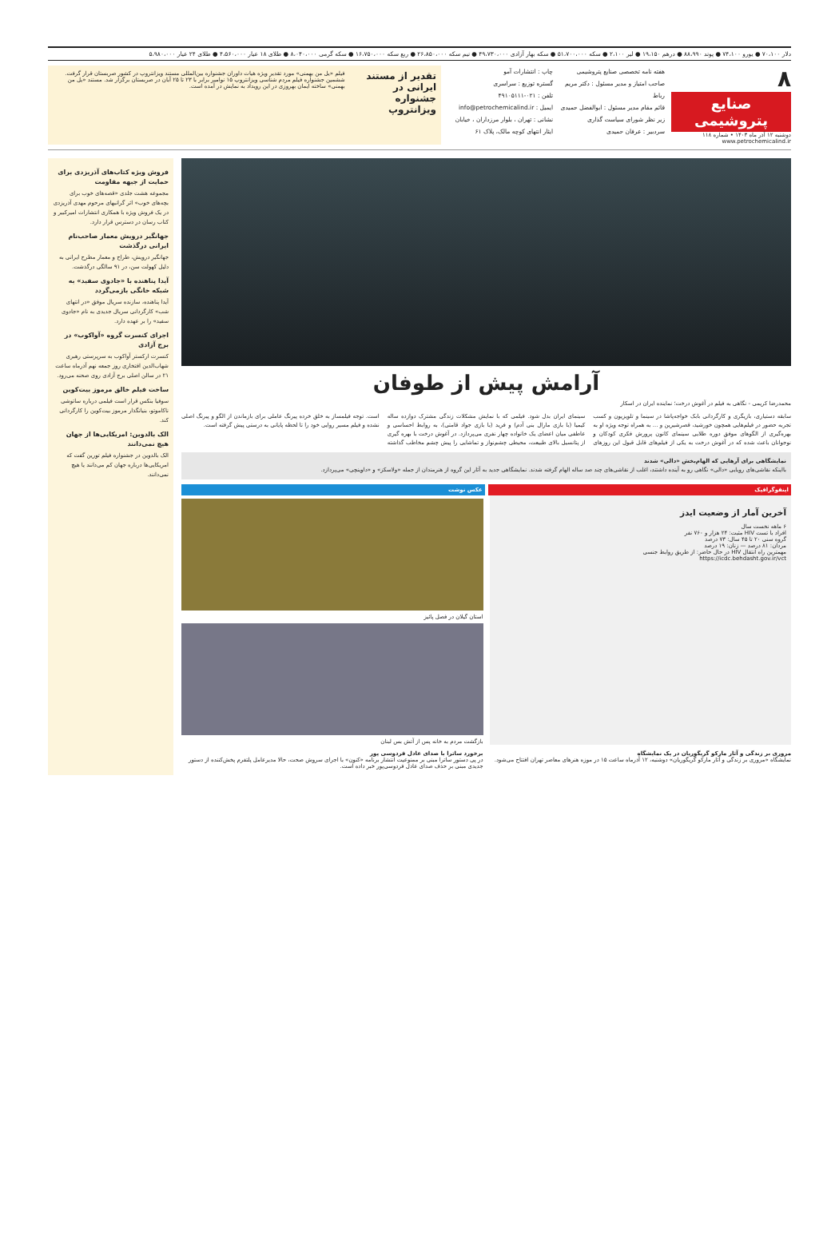دلار ۷۰،۱۰۰ ● یورو ۷۴،۱۰۰ ● پوند ۸۸،۹۹۰ ● درهم ۱۹،۱۵۰ ● لیر ۲،۱۰۰ ● سکه ۵۱،۷۰۰،۰۰۰ ● سکه بهار آزادی ۴۹،۷۳۰،۰۰۰ ● نیم سکه ۲۶،۸۵۰،۰۰۰ ● ربع سکه ۱۶،۷۵۰،۰۰۰ ● سکه گرمی ۸،۰۴۰،۰۰۰ ● طلای ۱۸ عیار ۴،۵۶۰،۰۰۰ ● طلای ۲۴ عیار ۵،۹۸۰،۰۰۰
۸
صنایع پتروشیمی
دوشنبه ۱۲ آذر ماه ۱۴۰۳ • شماره ۱۱۸
www.petrochemicalind.ir
هفته نامه تخصصی صنایع پتروشیمی
صاحب امتیاز و مدیر مسئول : دکتر مریم رباط
قائم مقام مدیر مسئول : ابوالفضل حمیدی
زیر نظر شورای سیاست گذاری
سردبیر : عرفان حمیدی
چاپ : انتشارات آمو
گستره توزیع : سراسری
تلفن : ۰۲۱-۴۹۱۰۵۱۱۱
ایمیل : info@petrochemicalind.ir
نشانی : تهران ، بلوار مرزداران ، خیابان ایثار انتهای کوچه مالک، پلاک ۶۱
تقدیر از مستند ایرانی در جشنواره ویزانتروپ
فیلم «یل من بهمنی» مورد تقدیر ویژه هیات داوران جشنواره بین‌المللی مستند ویزانتروپ در کشور صربستان قرار گرفت. ششمین جشنواره فیلم مردم شناسی ویزانتروپ ۱۵ نوامبر برابر با ۲۳ تا ۲۵ آبان در صربستان برگزار شد. مستند «یل من بهمنی» ساخته ایمان بهروزی در این رویداد به نمایش در آمده است.
آرامش پیش از طوفان
محمدرضا کریمی - نگاهی به فیلم در آغوش درخت؛ نماینده ایران در اسکار
سابقه دستیاری، بازیگری و کارگردانی بابک خواجه‌پاشا در سینما و تلویزیون و کسب تجربه حضور در فیلم‌هایی همچون خورشید، قصرشیرین و ... به همراه توجه ویژه او به بهره‌گیری از الگوهای موفق دوره طلایی سینمای کانون پرورش فکری کودکان و نوجوانان باعث شده که در آغوش درخت به یکی از فیلم‌های قابل قبول این روزهای سینمای ایران بدل شود. فیلمی که با نمایش مشکلات زندگی مشترک دوازده ساله کیمیا (با بازی مارال بنی آدم) و فرید (با بازی جواد قامتی)، به روابط احساسی و عاطفی میان اعضای یک خانواده چهار نفری می‌پردازد. در آغوش درخت با بهره گیری از پتانسیل بالای طبیعت، محیطی چشم‌نواز و تماشایی را پیش چشم مخاطب گذاشته است. توجه فیلمساز به خلق خرده پیرنگ عاملی برای بازماندن از الگو و پیرنگ اصلی نشده و فیلم مسیر روایی خود را تا لحظه پایانی به درستی پیش گرفته است.
نمایشگاهی برای آرهایی که الهام‌بخش «دالی» شدند
بااینکه نقاشی‌های رویایی «دالی» نگاهی رو به آینده داشتند، اغلب از نقاشی‌های چند صد ساله الهام گرفته شدند. نمایشگاهی جدید به آثار این گروه از هنرمندان از جمله «ولاسکز» و «داوینچی» می‌پردازد.
اینفوگرافیک عکس نوشت
آخرین آمار از وضعیت ایدز
۶ ماهه نخست سال
افراد با تست HIV مثبت: ۲۴ هزار و ۷۶۰ نفر
گروه سنی ۲۰ تا ۴۵ سال: ۷۳ درصد
مردان: ۸۱ درصد — زنان: ۱۹ درصد
مهمترین راه انتقال HIV در حال حاضر: از طریق روابط جنسی
https://icdc.behdasht.gov.ir/vct
مروری بر زندگی و آثار مارکو گریگوریان در یک نمایشگاه
نمایشگاه «مروری بر زندگی و آثار مارکو گریگوریان» دوشنبه، ۱۲ آذرماه ساعت ۱۵ در موزه هنرهای معاصر تهران افتتاح می‌شود.
استان گیلان در فصل پائیز
بازگشت مردم به خانه پس از آتش بس لبنان
برخورد ساترا با صدای عادل فردوسی پور
در پی دستور ساترا مبنی بر ممنوعیت انتشار برنامه «کنون» با اجرای سروش صحت، حالا مدیرعامل پلتفرم پخش‌کننده از دستور جدیدی مبنی بر حذف صدای عادل فردوسی‌پور خبر داده است.
فروش ویژه کتاب‌های آذریزدی برای حمایت از جبهه مقاومت
مجموعه هشت جلدی «قصه‌های خوب برای بچه‌های خوب» اثر گرانبهای مرحوم مهدی آذریزدی در یک فروش ویژه با همکاری انتشارات امیرکبیر و کتاب رسان در دسترس قرار دارد.
جهانگیر درویش معمار صاحب‌نام ایرانی درگذشت
جهانگیر درویش، طراح و معمار مطرح ایرانی به دلیل کهولت سن، در ۹۱ سالگی درگذشت.
آیدا پناهنده با «جادوی سفید» به شبکه خانگی بازمی‌گردد
آیدا پناهنده، سازنده سریال موفق «در انتهای شب» کارگردانی سریال جدیدی به نام «جادوی سفید» را بر عهده دارد.
اجرای کنسرت گروه «آواکوب» در برج آزادی
کنسرت ارکستر آواکوب به سرپرستی رهبری شهاب‌الدین افتخاری روز جمعه نهم آذرماه ساعت ۲۱ در سالن اصلی برج آزادی روی صحنه می‌رود.
ساخت فیلم خالق مرموز بیت‌کوین
سوفیا بنکس قرار است فیلمی درباره ساتوشی ناکاموتو، بنیانگذار مرموز بیت‌کوین را کارگردانی کند.
الک بالدوین: امریکایی‌ها از جهان هیچ نمی‌دانند
الک بالدوین در جشنواره فیلم تورین گفت که امریکایی‌ها درباره جهان کم می‌دانند یا هیچ نمی‌دانند.